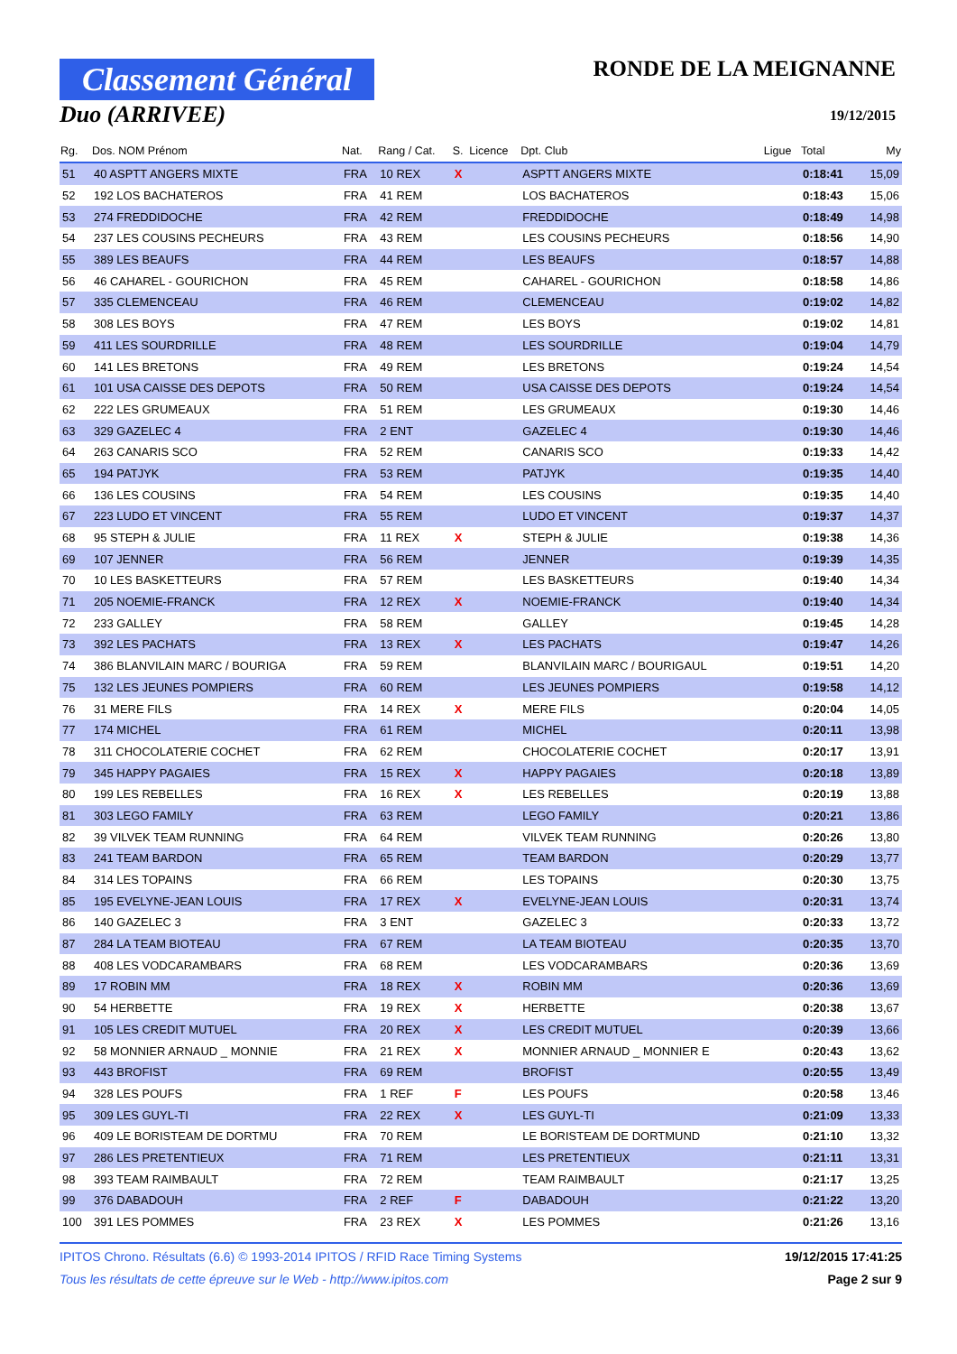Classement Général
Duo (ARRIVEE)
RONDE DE LA MEIGNANNE
19/12/2015
| Rg. | Dos. NOM Prénom | Nat. | Rang / Cat. | S. | Licence | Dpt. Club | Ligue | Total | My |
| --- | --- | --- | --- | --- | --- | --- | --- | --- | --- |
| 51 | 40 ASPTT ANGERS MIXTE | FRA | 10 REX | X | | ASPTT ANGERS MIXTE | | 0:18:41 | 15,09 |
| 52 | 192 LOS BACHATEROS | FRA | 41 REM | | | LOS BACHATEROS | | 0:18:43 | 15,06 |
| 53 | 274 FREDDIDOCHE | FRA | 42 REM | | | FREDDIDOCHE | | 0:18:49 | 14,98 |
| 54 | 237 LES COUSINS PECHEURS | FRA | 43 REM | | | LES COUSINS PECHEURS | | 0:18:56 | 14,90 |
| 55 | 389 LES BEAUFS | FRA | 44 REM | | | LES BEAUFS | | 0:18:57 | 14,88 |
| 56 | 46 CAHAREL - GOURICHON | FRA | 45 REM | | | CAHAREL - GOURICHON | | 0:18:58 | 14,86 |
| 57 | 335 CLEMENCEAU | FRA | 46 REM | | | CLEMENCEAU | | 0:19:02 | 14,82 |
| 58 | 308 LES BOYS | FRA | 47 REM | | | LES BOYS | | 0:19:02 | 14,81 |
| 59 | 411 LES SOURDRILLE | FRA | 48 REM | | | LES SOURDRILLE | | 0:19:04 | 14,79 |
| 60 | 141 LES BRETONS | FRA | 49 REM | | | LES BRETONS | | 0:19:24 | 14,54 |
| 61 | 101 USA CAISSE DES DEPOTS | FRA | 50 REM | | | USA CAISSE DES DEPOTS | | 0:19:24 | 14,54 |
| 62 | 222 LES GRUMEAUX | FRA | 51 REM | | | LES GRUMEAUX | | 0:19:30 | 14,46 |
| 63 | 329 GAZELEC 4 | FRA | 2 ENT | | | GAZELEC 4 | | 0:19:30 | 14,46 |
| 64 | 263 CANARIS SCO | FRA | 52 REM | | | CANARIS SCO | | 0:19:33 | 14,42 |
| 65 | 194 PATJYK | FRA | 53 REM | | | PATJYK | | 0:19:35 | 14,40 |
| 66 | 136 LES COUSINS | FRA | 54 REM | | | LES COUSINS | | 0:19:35 | 14,40 |
| 67 | 223 LUDO ET VINCENT | FRA | 55 REM | | | LUDO ET VINCENT | | 0:19:37 | 14,37 |
| 68 | 95 STEPH & JULIE | FRA | 11 REX | X | | STEPH & JULIE | | 0:19:38 | 14,36 |
| 69 | 107 JENNER | FRA | 56 REM | | | JENNER | | 0:19:39 | 14,35 |
| 70 | 10 LES BASKETTEURS | FRA | 57 REM | | | LES BASKETTEURS | | 0:19:40 | 14,34 |
| 71 | 205 NOEMIE-FRANCK | FRA | 12 REX | X | | NOEMIE-FRANCK | | 0:19:40 | 14,34 |
| 72 | 233 GALLEY | FRA | 58 REM | | | GALLEY | | 0:19:45 | 14,28 |
| 73 | 392 LES PACHATS | FRA | 13 REX | X | | LES PACHATS | | 0:19:47 | 14,26 |
| 74 | 386 BLANVILAIN MARC / BOURIGA | FRA | 59 REM | | | BLANVILAIN MARC / BOURIGAUL | | 0:19:51 | 14,20 |
| 75 | 132 LES JEUNES POMPIERS | FRA | 60 REM | | | LES JEUNES POMPIERS | | 0:19:58 | 14,12 |
| 76 | 31 MERE FILS | FRA | 14 REX | X | | MERE FILS | | 0:20:04 | 14,05 |
| 77 | 174 MICHEL | FRA | 61 REM | | | MICHEL | | 0:20:11 | 13,98 |
| 78 | 311 CHOCOLATERIE COCHET | FRA | 62 REM | | | CHOCOLATERIE COCHET | | 0:20:17 | 13,91 |
| 79 | 345 HAPPY PAGAIES | FRA | 15 REX | X | | HAPPY PAGAIES | | 0:20:18 | 13,89 |
| 80 | 199 LES REBELLES | FRA | 16 REX | X | | LES REBELLES | | 0:20:19 | 13,88 |
| 81 | 303 LEGO FAMILY | FRA | 63 REM | | | LEGO FAMILY | | 0:20:21 | 13,86 |
| 82 | 39 VILVEK TEAM RUNNING | FRA | 64 REM | | | VILVEK TEAM RUNNING | | 0:20:26 | 13,80 |
| 83 | 241 TEAM BARDON | FRA | 65 REM | | | TEAM BARDON | | 0:20:29 | 13,77 |
| 84 | 314 LES TOPAINS | FRA | 66 REM | | | LES TOPAINS | | 0:20:30 | 13,75 |
| 85 | 195 EVELYNE-JEAN LOUIS | FRA | 17 REX | X | | EVELYNE-JEAN LOUIS | | 0:20:31 | 13,74 |
| 86 | 140 GAZELEC 3 | FRA | 3 ENT | | | GAZELEC 3 | | 0:20:33 | 13,72 |
| 87 | 284 LA TEAM BIOTEAU | FRA | 67 REM | | | LA TEAM BIOTEAU | | 0:20:35 | 13,70 |
| 88 | 408 LES VODCARAMBARS | FRA | 68 REM | | | LES VODCARAMBARS | | 0:20:36 | 13,69 |
| 89 | 17 ROBIN MM | FRA | 18 REX | X | | ROBIN MM | | 0:20:36 | 13,69 |
| 90 | 54 HERBETTE | FRA | 19 REX | X | | HERBETTE | | 0:20:38 | 13,67 |
| 91 | 105 LES CREDIT MUTUEL | FRA | 20 REX | X | | LES CREDIT MUTUEL | | 0:20:39 | 13,66 |
| 92 | 58 MONNIER ARNAUD _ MONNIE | FRA | 21 REX | X | | MONNIER ARNAUD _ MONNIER E | | 0:20:43 | 13,62 |
| 93 | 443 BROFIST | FRA | 69 REM | | | BROFIST | | 0:20:55 | 13,49 |
| 94 | 328 LES POUFS | FRA | 1 REF | F | | LES POUFS | | 0:20:58 | 13,46 |
| 95 | 309 LES GUYL-TI | FRA | 22 REX | X | | LES GUYL-TI | | 0:21:09 | 13,33 |
| 96 | 409 LE BORISTEAM DE DORTMU | FRA | 70 REM | | | LE BORISTEAM DE DORTMUND | | 0:21:10 | 13,32 |
| 97 | 286 LES PRETENTIEUX | FRA | 71 REM | | | LES PRETENTIEUX | | 0:21:11 | 13,31 |
| 98 | 393 TEAM RAIMBAULT | FRA | 72 REM | | | TEAM RAIMBAULT | | 0:21:17 | 13,25 |
| 99 | 376 DABADOUH | FRA | 2 REF | F | | DABADOUH | | 0:21:22 | 13,20 |
| 100 | 391 LES POMMES | FRA | 23 REX | X | | LES POMMES | | 0:21:26 | 13,16 |
IPITOS Chrono. Résultats (6.6) © 1993-2014 IPITOS / RFID Race Timing Systems 19/12/2015 17:41:25
Tous les résultats de cette épreuve sur le Web - http://www.ipitos.com Page 2 sur 9